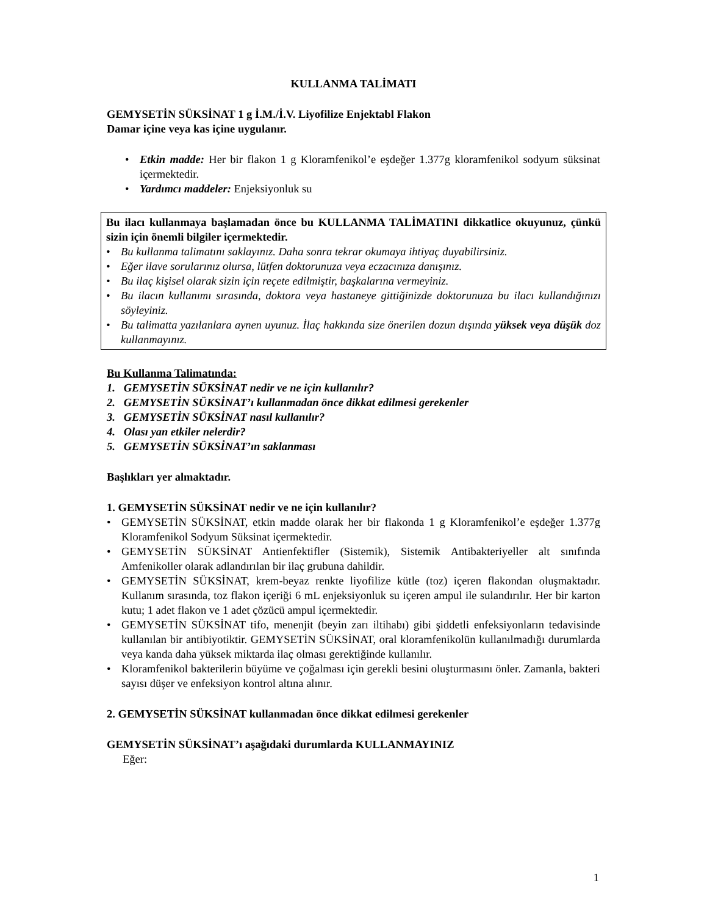KULLANMA TALİMATI
GEMYSETİN SÜKSİNAT 1 g İ.M./İ.V. Liyofilize Enjektabl Flakon
Damar içine veya kas içine uygulanır.
• Etkin madde: Her bir flakon 1 g Kloramfenikol’e eşdeğer 1.377g kloramfenikol sodyum süksinat içermektedir.
• Yardımcı maddeler: Enjeksiyonluk su
Bu ilacı kullanmaya başlamadan önce bu KULLANMA TALİMATINI dikkatlice okuyunuz, çünkü sizin için önemli bilgiler içermektedir.
• Bu kullanma talimatını saklayınız. Daha sonra tekrar okumaya ihtiyaç duyabilirsiniz.
• Eğer ilave sorularınız olursa, lütfen doktorunuza veya eczacınıza danışınız.
• Bu ilaç kişisel olarak sizin için reçete edilmiştir, başkalarına vermeyiniz.
• Bu ilacın kullanımı sırasında, doktora veya hastaneye gittiğinizde doktorunuza bu ilacı kullandığınızı söyleyiniz.
• Bu talimatta yazılanlara aynen uyunuz. İlaç hakkında size önerilen dozun dışında yüksek veya düşük doz kullanmayınız.
Bu Kullanma Talimatında:
1. GEMYSETİN SÜKSİNAT nedir ve ne için kullanılır?
2. GEMYSETİN SÜKSİNAT’ı kullanmadan önce dikkat edilmesi gerekenler
3. GEMYSETİN SÜKSİNAT nasıl kullanılır?
4. Olası yan etkiler nelerdir?
5. GEMYSETİN SÜKSİNAT’ın saklanması
Başlıkları yer almaktadır.
1. GEMYSETİN SÜKSİNAT nedir ve ne için kullanılır?
• GEMYSETİN SÜKSİNAT, etkin madde olarak her bir flakonda 1 g Kloramfenikol’e eşdeğer 1.377g Kloramfenikol Sodyum Süksinat içermektedir.
• GEMYSETİN SÜKSİNAT Antienfektifler (Sistemik), Sistemik Antibakteriyeller alt sınıfında Amfenikoller olarak adlandırılan bir ilaç grubuna dahildir.
• GEMYSETİN SÜKSİNAT, krem-beyaz renkte liyofilize kütle (toz) içeren flakondan oluşmaktadır. Kullanım sırasında, toz flakon içeriği 6 mL enjeksiyonluk su içeren ampul ile sulandırılır. Her bir karton kutu; 1 adet flakon ve 1 adet çözücü ampul içermektedir.
• GEMYSETİN SÜKSİNAT tifo, menenjit (beyin zarı iltihabı) gibi şiddetli enfeksiyonların tedavisinde kullanılan bir antibiyotiktir. GEMYSETİN SÜKSİNAT, oral kloramfenikolün kullanılmadığı durumlarda veya kanda daha yüksek miktarda ilaç olması gerektiğinde kullanılır.
• Kloramfenikol bakterilerin büyüme ve çoğalması için gerekli besini oluşturmasını önler. Zamanla, bakteri sayısı düşer ve enfeksiyon kontrol altına alınır.
2. GEMYSETİN SÜKSİNAT kullanmadan önce dikkat edilmesi gerekenler
GEMYSETİN SÜKSİNAT’ı aşağıdaki durumlarda KULLANMAYINIZ
Eğer:
1